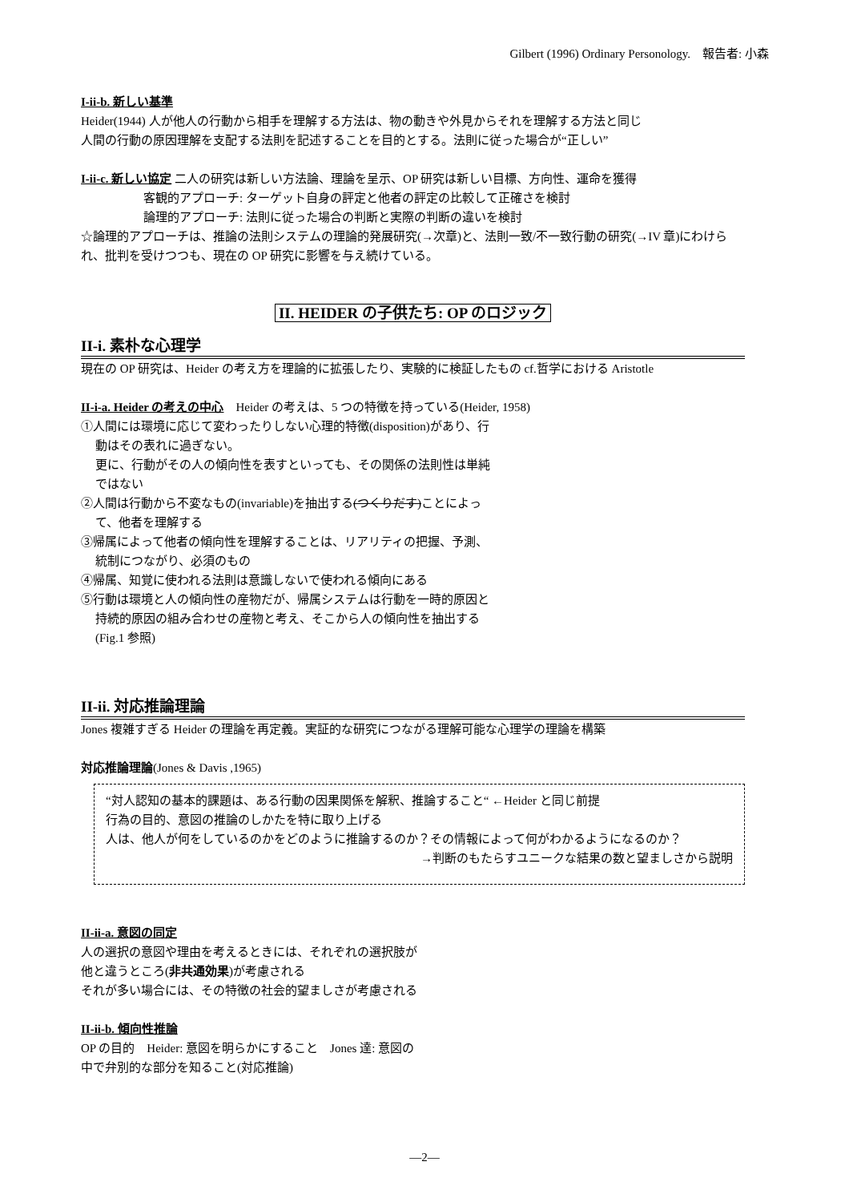Gilbert (1996) Ordinary Personology.　報告者: 小森
I-ii-b. 新しい基準
Heider(1944) 人が他人の行動から相手を理解する方法は、物の動きや外見からそれを理解する方法と同じ
人間の行動の原因理解を支配する法則を記述することを目的とする。法則に従った場合が“正しい”
I-ii-c. 新しい協定 二人の研究は新しい方法論、理論を呈示、OP 研究は新しい目標、方向性、運命を獲得
客観的アプローチ: ターゲット自身の評定と他者の評定の比較して正確さを検討
論理的アプローチ: 法則に従った場合の判断と実際の判断の違いを検討
☆論理的アプローチは、推論の法則システムの理論的発展研究(→次章)と、法則一致/不一致行動の研究(→IV 章)にわけられ、批判を受けつつも、現在の OP 研究に影響を与え続けている。
II. HEIDER の子供たち: OP のロジック
II-i. 素朴な心理学
現在の OP 研究は、Heider の考え方を理論的に拡張したり、実験的に検証したもの cf.哲学における Aristotle
II-i-a. Heider の考えの中心　Heider の考えは、5 つの特徴を持っている(Heider, 1958)
①人間には環境に応じて変わったりしない心理的特徴(disposition)があり、行動はその表れに過ぎない。
更に、行動がその人の傾向性を表すといっても、その関係の法則性は単純ではない
②人間は行動から不変なもの(invariable)を抽出する(つくりだす)ことによって、他者を理解する
③帰属によって他者の傾向性を理解することは、リアリティの把握、予測、統制につながり、必須のもの
④帰属、知覚に使われる法則は意識しないで使われる傾向にある
⑤行動は環境と人の傾向性の産物だが、帰属システムは行動を一時的原因と持続的原因の組み合わせの産物と考え、そこから人の傾向性を抽出する(Fig.1 参照)
II-ii. 対応推論理論
Jones 複雑すぎる Heider の理論を再定義。実証的な研究につながる理解可能な心理学の理論を構築
対応推論理論(Jones & Davis ,1965)
“対人認知の基本的課題は、ある行動の因果関係を解釈、推論すること“ ←Heider と同じ前提
行為の目的、意図の推論のしかたを特に取り上げる
人は、他人が何をしているのかをどのように推論するのか？その情報によって何がわかるようになるのか？
→判断のもたらすユニークな結果の数と望ましさから説明
II-ii-a. 意図の同定
人の選択の意図や理由を考えるときには、それぞれの選択肢が他と違うところ(非共通効果)が考慮される
それが多い場合には、その特徴の社会的望ましさが考慮される
II-ii-b. 傾向性推論
OP の目的　Heider: 意図を明らかにすること　Jones 達: 意図の中で弁別的な部分を知ること(対応推論)
―2―